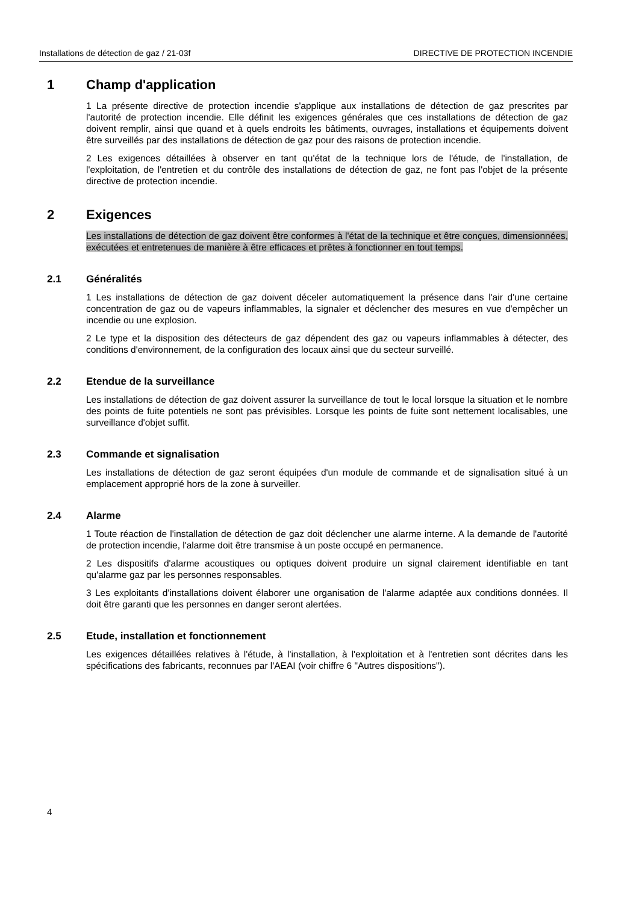Installations de détection de gaz / 21-03f DIRECTIVE DE PROTECTION INCENDIE
1 Champ d'application
1 La présente directive de protection incendie s'applique aux installations de détection de gaz prescrites par l'autorité de protection incendie. Elle définit les exigences générales que ces installations de détection de gaz doivent remplir, ainsi que quand et à quels endroits les bâtiments, ouvrages, installations et équipements doivent être surveillés par des installations de détection de gaz pour des raisons de protection incendie.
2 Les exigences détaillées à observer en tant qu'état de la technique lors de l'étude, de l'installation, de l'exploitation, de l'entretien et du contrôle des installations de détection de gaz, ne font pas l'objet de la présente directive de protection incendie.
2 Exigences
Les installations de détection de gaz doivent être conformes à l'état de la technique et être conçues, dimensionnées, exécutées et entretenues de manière à être efficaces et prêtes à fonctionner en tout temps.
2.1 Généralités
1 Les installations de détection de gaz doivent déceler automatiquement la présence dans l'air d'une certaine concentration de gaz ou de vapeurs inflammables, la signaler et déclencher des mesures en vue d'empêcher un incendie ou une explosion.
2 Le type et la disposition des détecteurs de gaz dépendent des gaz ou vapeurs inflammables à détecter, des conditions d'environnement, de la configuration des locaux ainsi que du secteur surveillé.
2.2 Etendue de la surveillance
Les installations de détection de gaz doivent assurer la surveillance de tout le local lorsque la situation et le nombre des points de fuite potentiels ne sont pas prévisibles. Lorsque les points de fuite sont nettement localisables, une surveillance d'objet suffit.
2.3 Commande et signalisation
Les installations de détection de gaz seront équipées d'un module de commande et de signalisation situé à un emplacement approprié hors de la zone à surveiller.
2.4 Alarme
1 Toute réaction de l'installation de détection de gaz doit déclencher une alarme interne. A la demande de l'autorité de protection incendie, l'alarme doit être transmise à un poste occupé en permanence.
2 Les dispositifs d'alarme acoustiques ou optiques doivent produire un signal clairement identifiable en tant qu'alarme gaz par les personnes responsables.
3 Les exploitants d'installations doivent élaborer une organisation de l'alarme adaptée aux conditions données. Il doit être garanti que les personnes en danger seront alertées.
2.5 Etude, installation et fonctionnement
Les exigences détaillées relatives à l'étude, à l'installation, à l'exploitation et à l'entretien sont décrites dans les spécifications des fabricants, reconnues par l'AEAI (voir chiffre 6 "Autres dispositions").
4